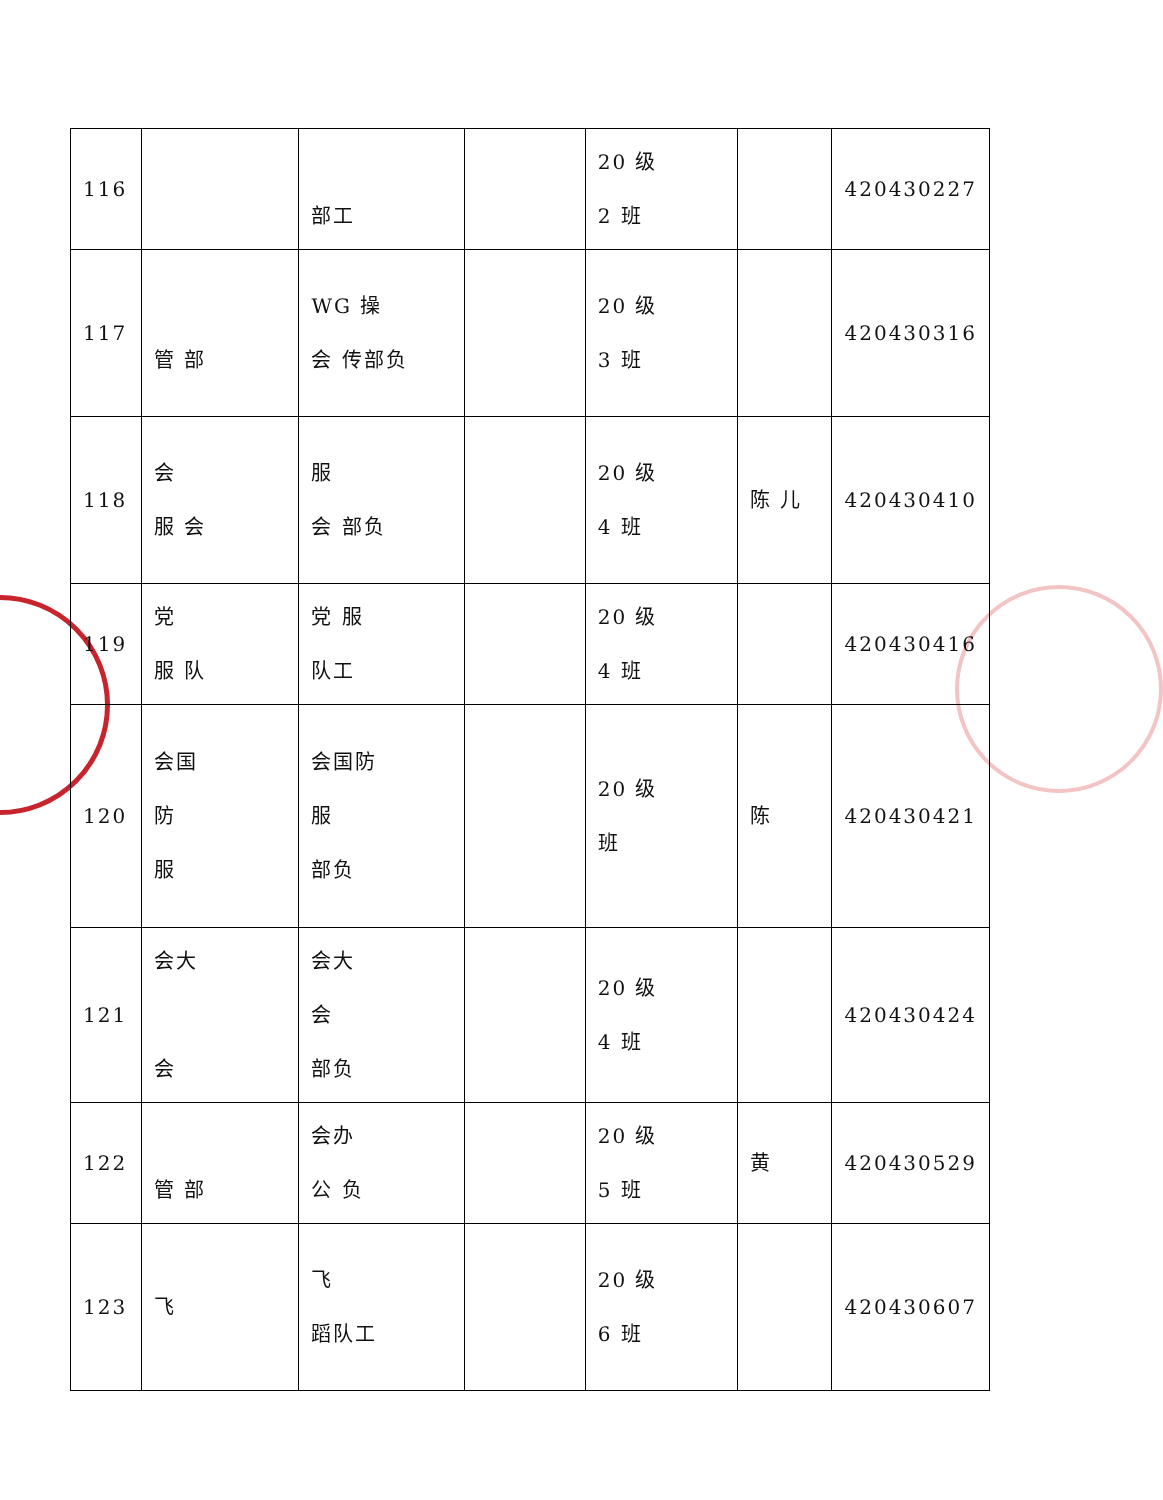| 116 | | 部工 | | 20 级 2 班 | | 420430227 |
| 117 | 管 部 | WG 操 会 传部负 | | 20 级 3 班 | | 420430316 |
| 118 | 会 服 会 | 服 会 部负 | | 20 级 4 班 | 陈 儿 | 420430410 |
| 119 | 党 服 队 | 党 服 队工 | | 20 级 4 班 | | 420430416 |
| 120 | 会国 防 服 | 会国防 服 部负 | | 20 级 班 | 陈 | 420430421 |
| 121 | 会大 会 | 会大 会 部负 | | 20 级 4 班 | | 420430424 |
| 122 | 管 部 | 会办 公 负 | | 20 级 5 班 | 黄 | 420430529 |
| 123 | 飞 | 飞 蹈队工 | | 20 级 6 班 | | 420430607 |